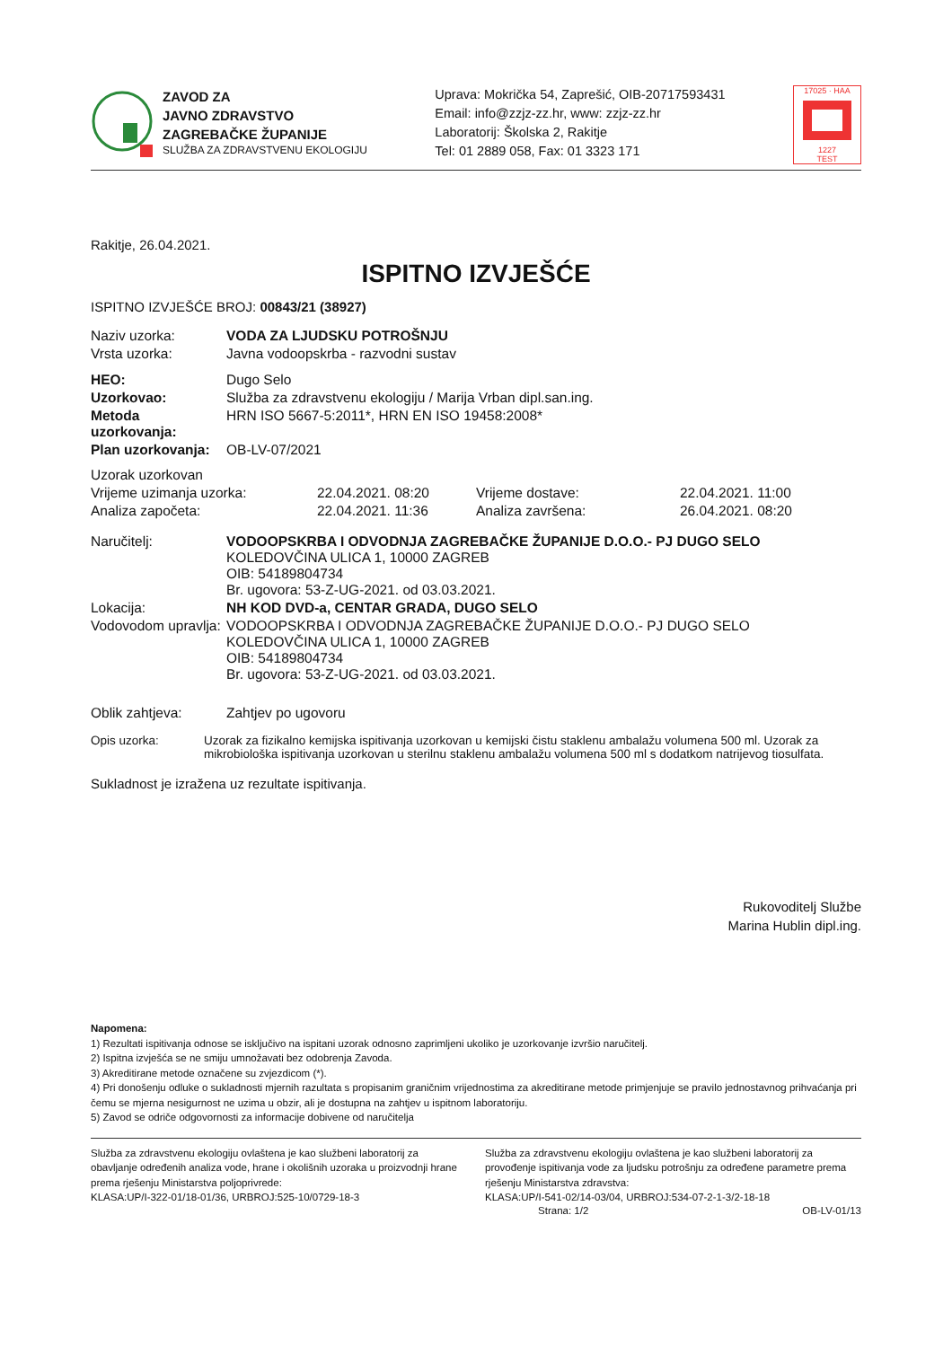ZAVOD ZA
JAVNO ZDRAVSTVO
ZAGREBAČKE ŽUPANIJE
SLUŽBA ZA ZDRAVSTVENU EKOLOGIJU
Uprava: Mokrička 54, Zaprešić, OIB-20717593431
Email: info@zzjz-zz.hr, www: zzjz-zz.hr
Laboratorij: Školska 2, Rakitje
Tel: 01 2889 058, Fax: 01 3323 171
17025 · HAA
1227
TEST
Rakitje, 26.04.2021.
ISPITNO IZVJEŠĆE
ISPITNO IZVJEŠĆE BROJ: 00843/21 (38927)
| Naziv uzorka: | VODA ZA LJUDSKU POTROŠNJU |
| Vrsta uzorka: | Javna vodoopskrba - razvodni sustav |
| HEO: | Dugo Selo |
| Uzorkovao: | Služba za zdravstvenu ekologiju / Marija Vrban dipl.san.ing. |
| Metoda uzorkovanja: | HRN ISO 5667-5:2011*, HRN EN ISO 19458:2008* |
| Plan uzorkovanja: | OB-LV-07/2021 |
| Uzorak uzorkovan | | | |
| Vrijeme uzimanja uzorka: | 22.04.2021. 08:20 | Vrijeme dostave: | 22.04.2021. 11:00 |
| Analiza započeta: | 22.04.2021. 11:36 | Analiza završena: | 26.04.2021. 08:20 |
| Naručitelj: | VODOOPSKRBA I ODVODNJA ZAGREBAČKE ŽUPANIJE D.O.O.- PJ DUGO SELO KOLEDOVČINA ULICA 1, 10000 ZAGREB OIB: 54189804734 Br. ugovora: 53-Z-UG-2021. od 03.03.2021. |
| Lokacija: | NH KOD DVD-a, CENTAR GRADA, DUGO SELO |
| Vodovodom upravlja: | VODOOPSKRBA I ODVODNJA ZAGREBAČKE ŽUPANIJE D.O.O.- PJ DUGO SELO KOLEDOVČINA ULICA 1, 10000 ZAGREB OIB: 54189804734 Br. ugovora: 53-Z-UG-2021. od 03.03.2021. |
| Oblik zahtjeva: | Zahtjev po ugovoru |
| Opis uzorka: | Uzorak za fizikalno kemijska ispitivanja uzorkovan u kemijski čistu staklenu ambalažu volumena 500 ml. Uzorak za mikrobiološka ispitivanja uzorkovan u sterilnu staklenu ambalažu volumena 500 ml s dodatkom natrijevog tiosulfata. |
Sukladnost je izražena uz rezultate ispitivanja.
Rukovoditelj Službe
Marina Hublin dipl.ing.
Napomena:
1) Rezultati ispitivanja odnose se isključivo na ispitani uzorak odnosno zaprimljeni ukoliko je uzorkovanje izvršio naručitelj.
2) Ispitna izvješća se ne smiju umnožavati bez odobrenja Zavoda.
3) Akreditirane metode označene su zvjezdicom (*).
4) Pri donošenju odluke o sukladnosti mjernih razultata s propisanim graničnim vrijednostima za akreditirane metode primjenjuje se pravilo jednostavnog prihvaćanja pri čemu se mjerna nesigurnost ne uzima u obzir, ali je dostupna na zahtjev u ispitnom laboratoriju.
5) Zavod se odriče odgovornosti za informacije dobivene od naručitelja
Služba za zdravstvenu ekologiju ovlaštena je kao službeni laboratorij za obavljanje određenih analiza vode, hrane i okolišnih uzoraka u proizvodnji hrane prema rješenju Ministarstva poljoprivrede:
KLASA:UP/I-322-01/18-01/36, URBROJ:525-10/0729-18-3
Služba za zdravstvenu ekologiju ovlaštena je kao službeni laboratorij za provođenje ispitivanja vode za ljudsku potrošnju za određene parametre prema rješenju Ministarstva zdravstva:
KLASA:UP/I-541-02/14-03/04, URBROJ:534-07-2-1-3/2-18-18
Strana: 1/2 OB-LV-01/13